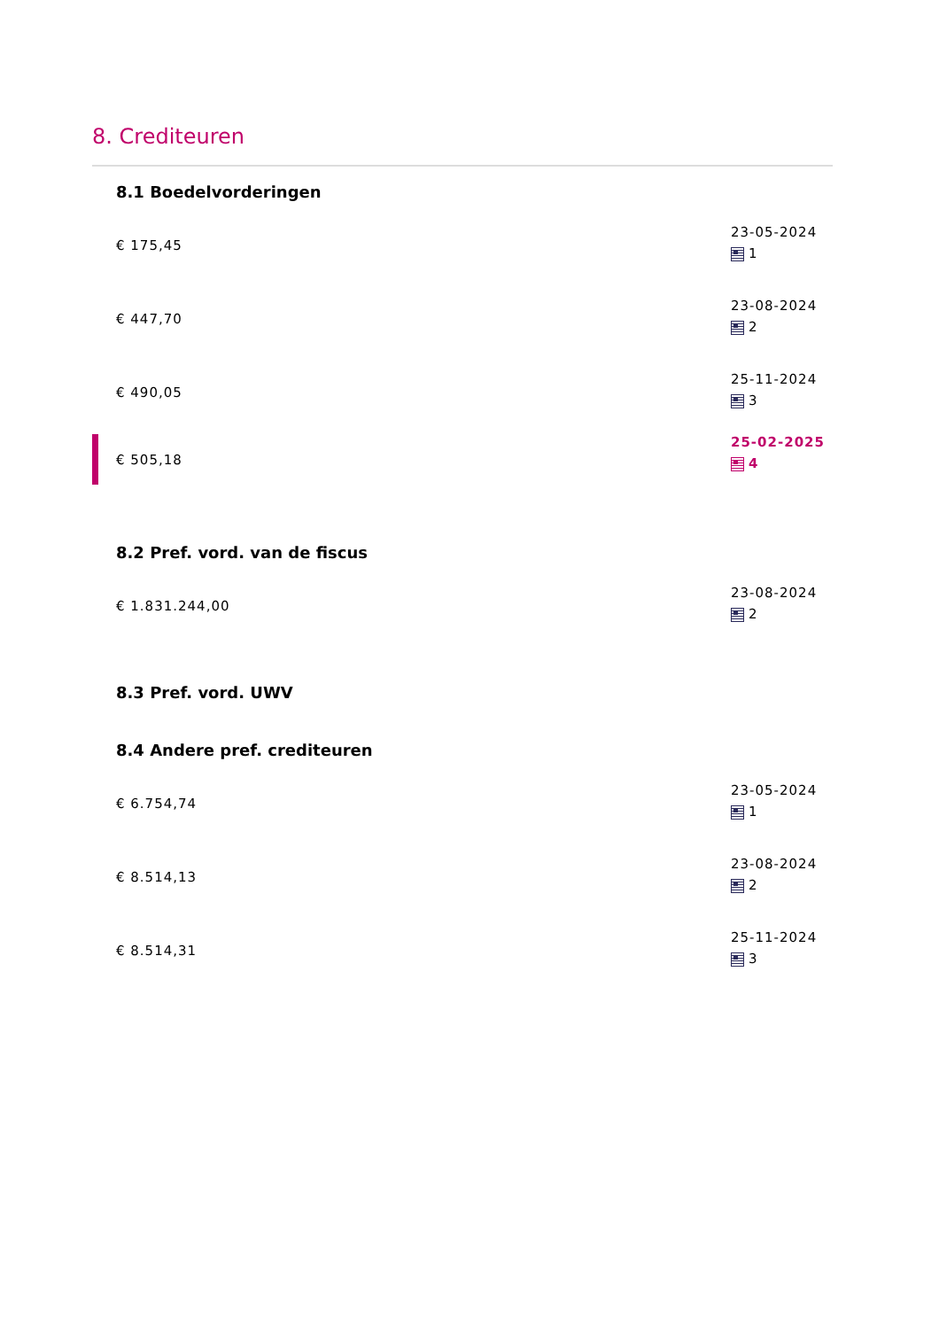8. Crediteuren
8.1 Boedelvorderingen
€ 175,45
23-05-2024
1
€ 447,70
23-08-2024
2
€ 490,05
25-11-2024
3
€ 505,18
25-02-2025
4
8.2 Pref. vord. van de fiscus
€ 1.831.244,00
23-08-2024
2
8.3 Pref. vord. UWV
8.4 Andere pref. crediteuren
€ 6.754,74
23-05-2024
1
€ 8.514,13
23-08-2024
2
€ 8.514,31
25-11-2024
3